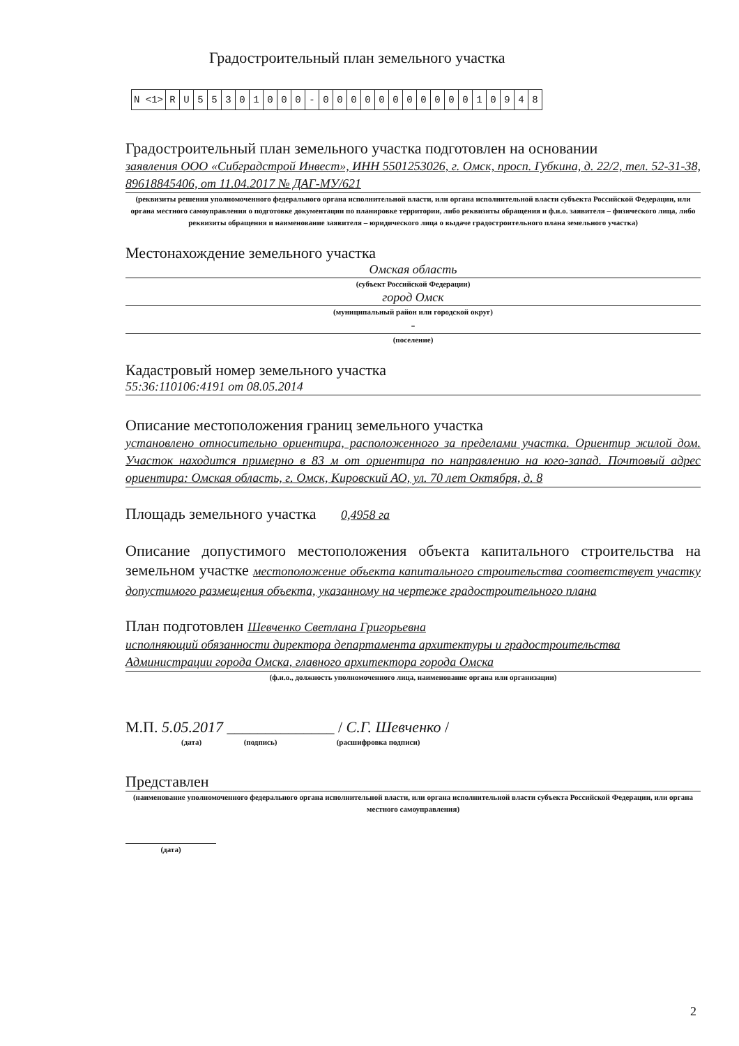Градостроительный план земельного участка
| N <1> | R | U | 5 | 5 | 3 | 0 | 1 | 0 | 0 | 0 | - | 0 | 0 | 0 | 0 | 0 | 0 | 0 | 0 | 0 | 0 | 0 | 1 | 0 | 9 | 4 | 8 |
Градостроительный план земельного участка подготовлен на основании
заявления ООО «Сибградстрой Инвест», ИНН 5501253026, г. Омск, просп. Губкина, д. 22/2, тел. 52-31-38, 89618845406, от 11.04.2017 № ДАГ-МУ/621
(реквизиты решения уполномоченного федерального органа исполнительной власти, или органа исполнительной власти субъекта Российской Федерации, или органа местного самоуправления о подготовке документации по планировке территории, либо реквизиты обращения и ф.и.о. заявителя – физического лица, либо реквизиты обращения и наименование заявителя – юридического лица о выдаче градостроительного плана земельного участка)
Местонахождение земельного участка
Омская область
(субъект Российской Федерации)
город Омск
(муниципальный район или городской округ)
-
(поселение)
Кадастровый номер земельного участка
55:36:110106:4191 от 08.05.2014
Описание местоположения границ земельного участка
установлено относительно ориентира, расположенного за пределами участка. Ориентир жилой дом. Участок находится примерно в 83 м от ориентира по направлению на юго-запад. Почтовый адрес ориентира: Омская область, г. Омск, Кировский АО, ул. 70 лет Октября, д. 8
Площадь земельного участка 0,4958 га
Описание допустимого местоположения объекта капитального строительства на земельном участке местоположение объекта капитального строительства соответствует участку допустимого размещения объекта, указанному на чертеже градостроительного плана
План подготовлен Шевченко Светлана Григорьевна
исполняющий обязанности директора департамента архитектуры и градостроительства Администрации города Омска, главного архитектора города Омска
(ф.и.о., должность уполномоченного лица, наименование органа или организации)
М.П. 5.05.2017 ______________ / С.Г. Шевченко /
(дата) (подпись) (расшифровка подписи)
Представлен
(наименование уполномоченного федерального органа исполнительной власти, или органа исполнительной власти субъекта Российской Федерации, или органа местного самоуправления)
(дата)
2